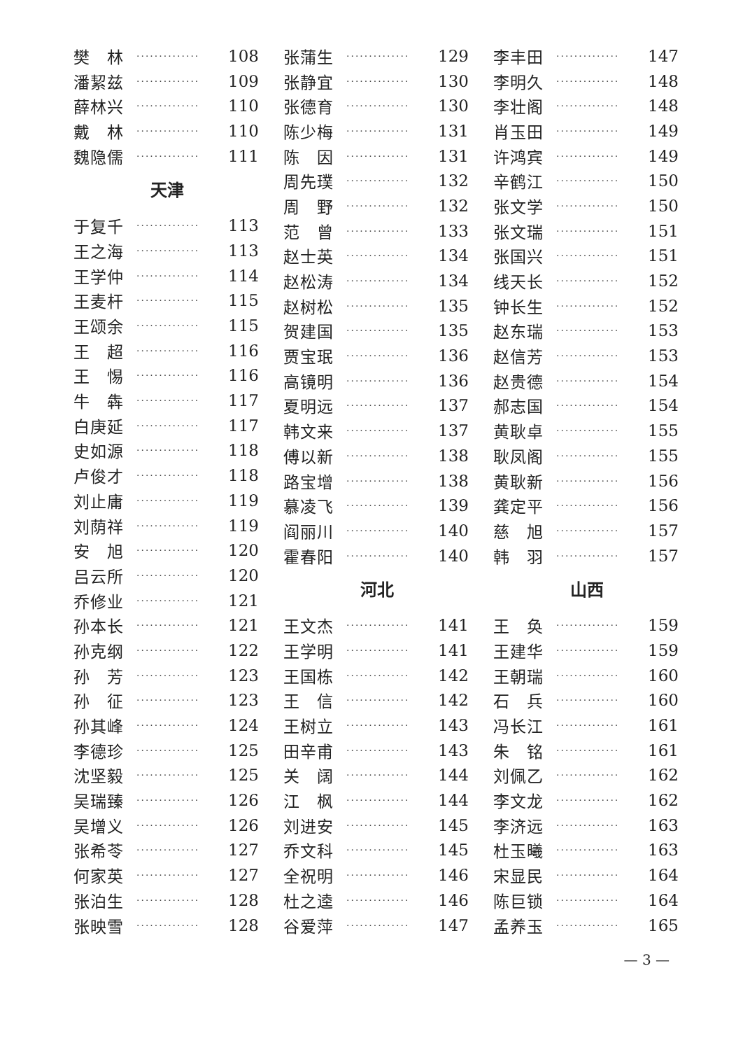樊　林 ·············· 108
潘絜兹 ·············· 109
薛林兴 ·············· 110
戴　林 ·············· 110
魏隐儒 ·············· 111
天津
于复千 ·············· 113
王之海 ·············· 113
王学仲 ·············· 114
王麦杆 ·············· 115
王颂余 ·············· 115
王　超 ·············· 116
王　惕 ·············· 116
牛　犇 ·············· 117
白庚延 ·············· 117
史如源 ·············· 118
卢俊才 ·············· 118
刘止庸 ·············· 119
刘荫祥 ·············· 119
安　旭 ·············· 120
吕云所 ·············· 120
乔修业 ·············· 121
孙本长 ·············· 121
孙克纲 ·············· 122
孙　芳 ·············· 123
孙　征 ·············· 123
孙其峰 ·············· 124
李德珍 ·············· 125
沈坚毅 ·············· 125
吴瑞臻 ·············· 126
吴增义 ·············· 126
张希苓 ·············· 127
何家英 ·············· 127
张泊生 ·············· 128
张映雪 ·············· 128
张蒲生 ·············· 129
张静宜 ·············· 130
张德育 ·············· 130
陈少梅 ·············· 131
陈　因 ·············· 131
周先璞 ·············· 132
周　野 ·············· 132
范　曾 ·············· 133
赵士英 ·············· 134
赵松涛 ·············· 134
赵树松 ·············· 135
贺建国 ·············· 135
贾宝珉 ·············· 136
高镜明 ·············· 136
夏明远 ·············· 137
韩文来 ·············· 137
傅以新 ·············· 138
路宝增 ·············· 138
慕凌飞 ·············· 139
阎丽川 ·············· 140
霍春阳 ·············· 140
河北
王文杰 ·············· 141
王学明 ·············· 141
王国栋 ·············· 142
王　信 ·············· 142
王树立 ·············· 143
田辛甫 ·············· 143
关　阔 ·············· 144
江　枫 ·············· 144
刘进安 ·············· 145
乔文科 ·············· 145
全祝明 ·············· 146
杜之逵 ·············· 146
谷爱萍 ·············· 147
李丰田 ·············· 147
李明久 ·············· 148
李壮阁 ·············· 148
肖玉田 ·············· 149
许鸿宾 ·············· 149
辛鹤江 ·············· 150
张文学 ·············· 150
张文瑞 ·············· 151
张国兴 ·············· 151
线天长 ·············· 152
钟长生 ·············· 152
赵东瑞 ·············· 153
赵信芳 ·············· 153
赵贵德 ·············· 154
郝志国 ·············· 154
黄耿卓 ·············· 155
耿凤阁 ·············· 155
黄耿新 ·············· 156
龚定平 ·············· 156
慈　旭 ·············· 157
韩　羽 ·············· 157
山西
王　奂 ·············· 159
王建华 ·············· 159
王朝瑞 ·············· 160
石　兵 ·············· 160
冯长江 ·············· 161
朱　铭 ·············· 161
刘佩乙 ·············· 162
李文龙 ·············· 162
李济远 ·············· 163
杜玉曦 ·············· 163
宋显民 ·············· 164
陈巨锁 ·············· 164
孟养玉 ·············· 165
— 3 —